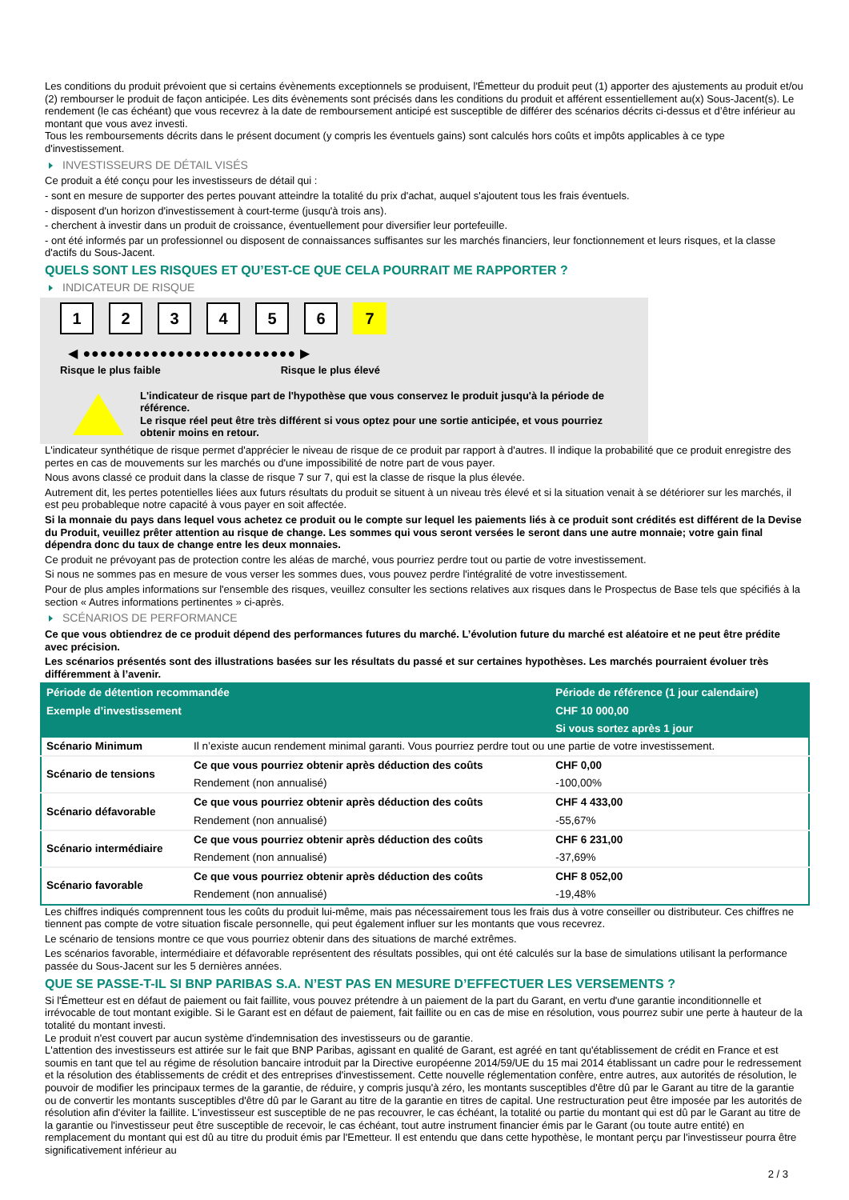Les conditions du produit prévoient que si certains évènements exceptionnels se produisent, l'Émetteur du produit peut (1) apporter des ajustements au produit et/ou (2) rembourser le produit de façon anticipée. Les dits évènements sont précisés dans les conditions du produit et afférent essentiellement au(x) Sous-Jacent(s). Le rendement (le cas échéant) que vous recevrez à la date de remboursement anticipé est susceptible de différer des scénarios décrits ci-dessus et d’être inférieur au montant que vous avez investi.
Tous les remboursements décrits dans le présent document (y compris les éventuels gains) sont calculés hors coûts et impôts applicables à ce type d'investissement.
INVESTISSEURS DE DÉTAIL VISÉS
Ce produit a été conçu pour les investisseurs de détail qui :
- sont en mesure de supporter des pertes pouvant atteindre la totalité du prix d'achat, auquel s'ajoutent tous les frais éventuels.
- disposent d'un horizon d'investissement à court-terme (jusqu'à trois ans).
- cherchent à investir dans un produit de croissance, éventuellement pour diversifier leur portefeuille.
- ont été informés par un professionnel ou disposent de connaissances suffisantes sur les marchés financiers, leur fonctionnement et leurs risques, et la classe d'actifs du Sous-Jacent.
QUELS SONT LES RISQUES ET QU’EST-CE QUE CELA POURRAIT ME RAPPORTER ?
INDICATEUR DE RISQUE
123456 7
◀ ●●●●●●●●●●●●●●●●●●●●●●●●● ▶
Risque le plus faible Risque le plus élevé
L'indicateur de risque part de l'hypothèse que vous conservez le produit jusqu'à la période de référence.
Le risque réel peut être très différent si vous optez pour une sortie anticipée, et vous pourriez obtenir moins en retour.
L'indicateur synthétique de risque permet d'apprécier le niveau de risque de ce produit par rapport à d'autres. Il indique la probabilité que ce produit enregistre des pertes en cas de mouvements sur les marchés ou d'une impossibilité de notre part de vous payer.
Nous avons classé ce produit dans la classe de risque 7 sur 7, qui est la classe de risque la plus élevée.
Autrement dit, les pertes potentielles liées aux futurs résultats du produit se situent à un niveau très élevé et si la situation venait à se détériorer sur les marchés, il est peu probableque notre capacité à vous payer en soit affectée.
Si la monnaie du pays dans lequel vous achetez ce produit ou le compte sur lequel les paiements liés à ce produit sont crédités est différent de la Devise du Produit, veuillez prêter attention au risque de change. Les sommes qui vous seront versées le seront dans une autre monnaie; votre gain final dépendra donc du taux de change entre les deux monnaies.
Ce produit ne prévoyant pas de protection contre les aléas de marché, vous pourriez perdre tout ou partie de votre investissement.
Si nous ne sommes pas en mesure de vous verser les sommes dues, vous pouvez perdre l'intégralité de votre investissement.
Pour de plus amples informations sur l'ensemble des risques, veuillez consulter les sections relatives aux risques dans le Prospectus de Base tels que spécifiés à la section « Autres informations pertinentes » ci-après.
SCÉNARIOS DE PERFORMANCE
Ce que vous obtiendrez de ce produit dépend des performances futures du marché. L’évolution future du marché est aléatoire et ne peut être prédite avec précision.
Les scénarios présentés sont des illustrations basées sur les résultats du passé et sur certaines hypothèses. Les marchés pourraient évoluer très différemment à l’avenir.
| Période de détention recommandée | | Période de référence (1 jour calendaire) |
| --- | --- | --- |
| Exemple d’investissement | | CHF 10 000,00 |
| | | Si vous sortez après 1 jour |
| Scénario Minimum | Il n’existe aucun rendement minimal garanti. Vous pourriez perdre tout ou une partie de votre investissement. | |
| Scénario de tensions | Ce que vous pourriez obtenir après déduction des coûts | CHF 0,00 |
| | Rendement (non annualisé) | -100,00% |
| Scénario défavorable | Ce que vous pourriez obtenir après déduction des coûts | CHF 4 433,00 |
| | Rendement (non annualisé) | -55,67% |
| Scénario intermédiaire | Ce que vous pourriez obtenir après déduction des coûts | CHF 6 231,00 |
| | Rendement (non annualisé) | -37,69% |
| Scénario favorable | Ce que vous pourriez obtenir après déduction des coûts | CHF 8 052,00 |
| | Rendement (non annualisé) | -19,48% |
Les chiffres indiqués comprennent tous les coûts du produit lui-même, mais pas nécessairement tous les frais dus à votre conseiller ou distributeur. Ces chiffres ne tiennent pas compte de votre situation fiscale personnelle, qui peut également influer sur les montants que vous recevrez.
Le scénario de tensions montre ce que vous pourriez obtenir dans des situations de marché extrêmes.
Les scénarios favorable, intermédiaire et défavorable représentent des résultats possibles, qui ont été calculés sur la base de simulations utilisant la performance passée du Sous-Jacent sur les 5 dernières années.
QUE SE PASSE-T-IL SI BNP PARIBAS S.A. N’EST PAS EN MESURE D’EFFECTUER LES VERSEMENTS ?
Si l'Émetteur est en défaut de paiement ou fait faillite, vous pouvez prétendre à un paiement de la part du Garant, en vertu d'une garantie inconditionnelle et irrévocable de tout montant exigible. Si le Garant est en défaut de paiement, fait faillite ou en cas de mise en résolution, vous pourrez subir une perte à hauteur de la totalité du montant investi.
Le produit n'est couvert par aucun système d'indemnisation des investisseurs ou de garantie.
L'attention des investisseurs est attirée sur le fait que BNP Paribas, agissant en qualité de Garant, est agréé en tant qu'établissement de crédit en France et est soumis en tant que tel au régime de résolution bancaire introduit par la Directive européenne 2014/59/UE du 15 mai 2014 établissant un cadre pour le redressement et la résolution des établissements de crédit et des entreprises d'investissement. Cette nouvelle réglementation confère, entre autres, aux autorités de résolution, le pouvoir de modifier les principaux termes de la garantie, de réduire, y compris jusqu'à zéro, les montants susceptibles d'être dû par le Garant au titre de la garantie ou de convertir les montants susceptibles d'être dû par le Garant au titre de la garantie en titres de capital. Une restructuration peut être imposée par les autorités de résolution afin d'éviter la faillite. L'investisseur est susceptible de ne pas recouvrer, le cas échéant, la totalité ou partie du montant qui est dû par le Garant au titre de la garantie ou l'investisseur peut être susceptible de recevoir, le cas échéant, tout autre instrument financier émis par le Garant (ou toute autre entité) en remplacement du montant qui est dû au titre du produit émis par l'Emetteur. Il est entendu que dans cette hypothèse, le montant perçu par l'investisseur pourra être significativement inférieur au
2 / 3